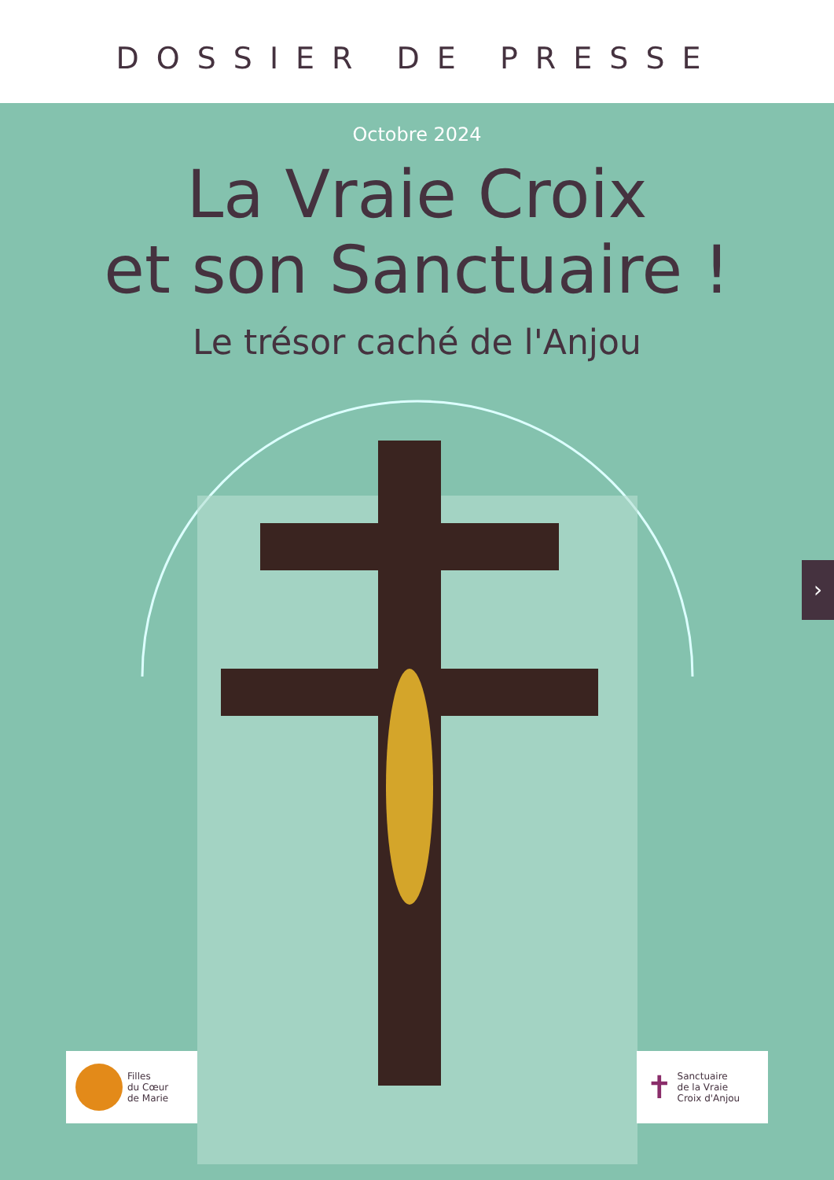DOSSIER DE PRESSE
Octobre 2024
La Vraie Croix
et son Sanctuaire !
Le trésor caché de l'Anjou
Filles
du Cœur
de Marie
✝ Sanctuaire
de la Vraie
Croix d'Anjou
›